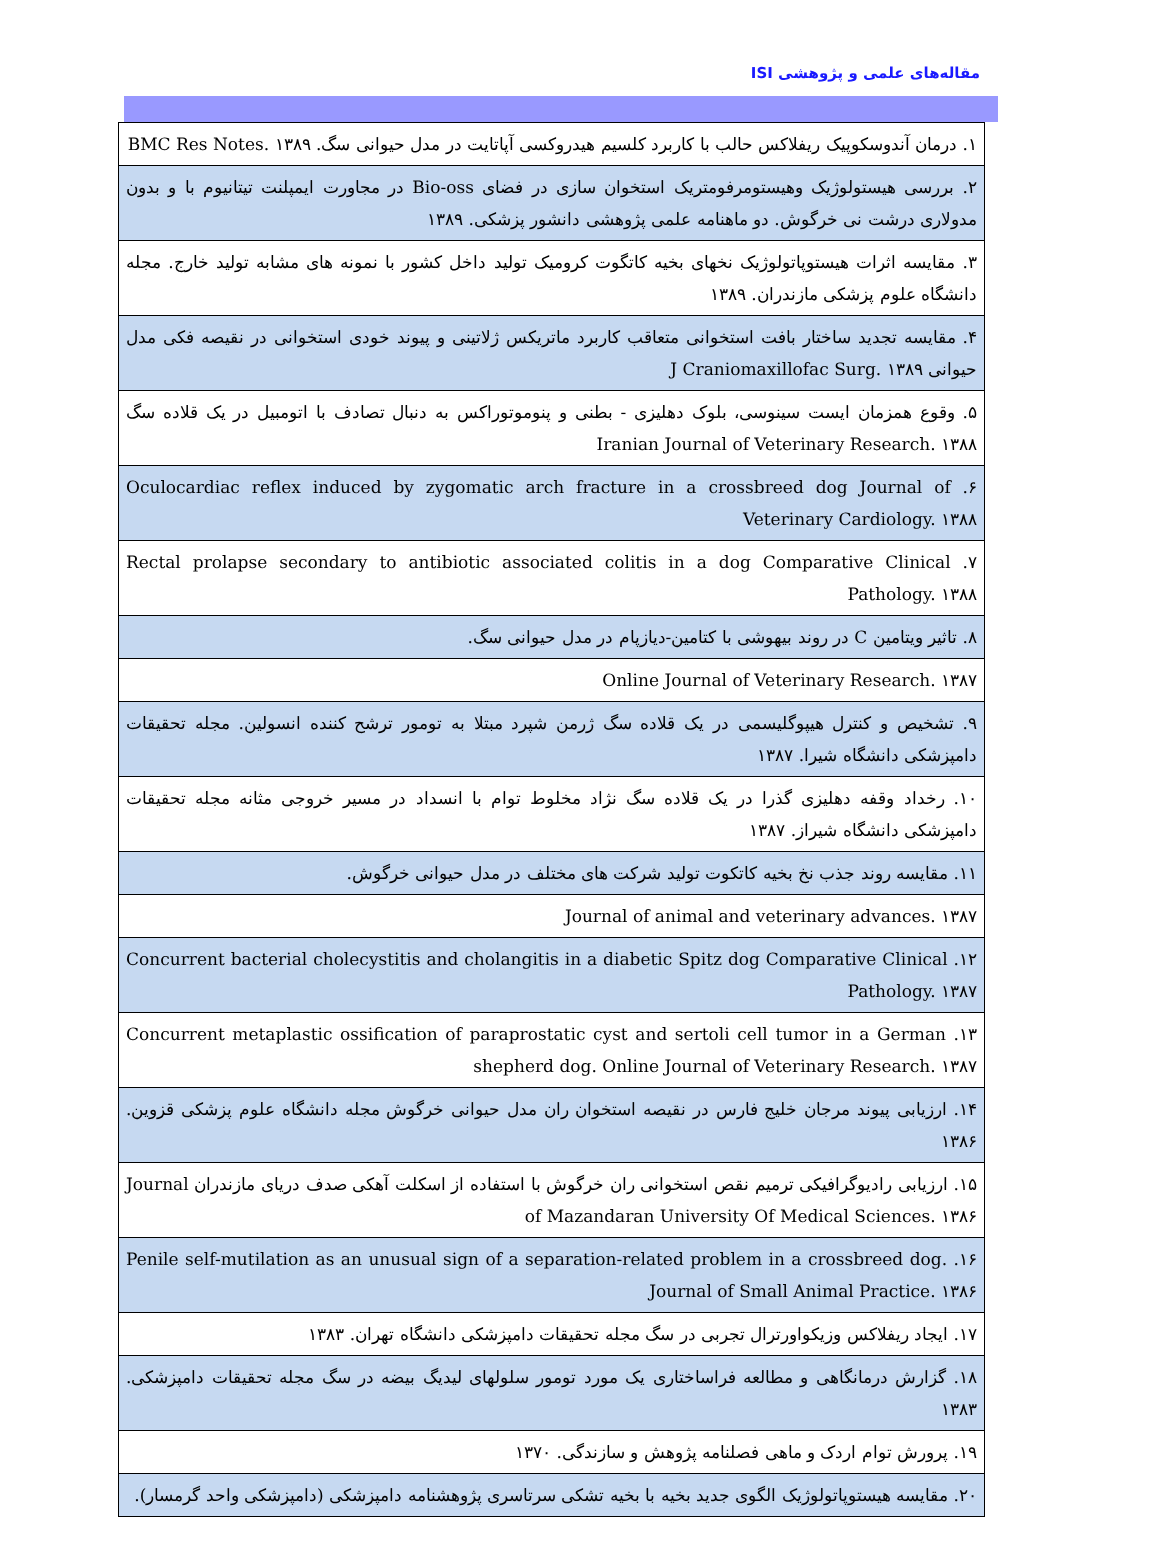مقاله‌های علمی و پژوهشی ISI
| ۱. درمان آندوسکوپیک ریفلاکس حالب با کاربرد کلسیم هیدروکسی آپاتایت در مدل حیوانی سگ. BMC Res Notes. ۱۳۸۹ |
| ۲. بررسی هیستولوژیک وهیستومرفومتریک استخوان سازی در فضای Bio-oss در مجاورت ایمپلنت تیتانیوم با و بدون مدولاری درشت نی خرگوش. دو ماهنامه علمی پژوهشی دانشور پزشکی. ۱۳۸۹ |
| ۳. مقایسه اثرات هیستوپاتولوژیک نخهای بخیه کاتگوت کرومیک تولید داخل کشور با نمونه های مشابه تولید خارج. مجله دانشگاه علوم پزشکی مازندران. ۱۳۸۹ |
| ۴. مقایسه تجدید ساختار بافت استخوانی متعاقب کاربرد ماتریکس ژلاتینی و پیوند خودی استخوانی در نقیصه فکی مدل حیوانی J Craniomaxillofac Surg. ۱۳۸۹ |
| ۵. وقوع همزمان ایست سینوسی، بلوک دهلیزی - بطنی و پنوموتوراکس به دنبال تصادف با اتومبیل در یک قلاده سگ Iranian Journal of Veterinary Research. ۱۳۸۸ |
| ۶. Oculocardiac reflex induced by zygomatic arch fracture in a crossbreed dog Journal of Veterinary Cardiology. ۱۳۸۸ |
| ۷. Rectal prolapse secondary to antibiotic associated colitis in a dog Comparative Clinical Pathology. ۱۳۸۸ |
| ۸. تاثیر ویتامین C در روند بیهوشی با کتامین-دیازپام در مدل حیوانی سگ. |
| Online Journal of Veterinary Research. ۱۳۸۷ |
| ۹. تشخیص و کنترل هیپوگلیسمی در یک قلاده سگ ژرمن شپرد مبتلا به تومور ترشح کننده انسولین. مجله تحقیقات دامپزشکی دانشگاه شیرا. ۱۳۸۷ |
| ۱۰. رخداد وقفه دهلیزی گذرا در یک قلاده سگ نژاد مخلوط توام با انسداد در مسیر خروجی مثانه مجله تحقیقات دامپزشکی دانشگاه شیراز. ۱۳۸۷ |
| ۱۱. مقایسه روند جذب نخ بخیه کاتکوت تولید شرکت های مختلف در مدل حیوانی خرگوش. |
| Journal of animal and veterinary advances. ۱۳۸۷ |
| ۱۲. Concurrent bacterial cholecystitis and cholangitis in a diabetic Spitz dog Comparative Clinical Pathology. ۱۳۸۷ |
| ۱۳. Concurrent metaplastic ossification of paraprostatic cyst and sertoli cell tumor in a German shepherd dog. Online Journal of Veterinary Research. ۱۳۸۷ |
| ۱۴. ارزیابی پیوند مرجان خلیج فارس در نقیصه استخوان ران مدل حیوانی خرگوش مجله دانشگاه علوم پزشکی قزوین. ۱۳۸۶ |
| ۱۵. ارزیابی رادیوگرافیکی ترمیم نقص استخوانی ران خرگوش با استفاده از اسکلت آهکی صدف دریای مازندران Journal of Mazandaran University Of Medical Sciences. ۱۳۸۶ |
| ۱۶. Penile self-mutilation as an unusual sign of a separation-related problem in a crossbreed dog. Journal of Small Animal Practice. ۱۳۸۶ |
| ۱۷. ایجاد ریفلاکس وزیکواورترال تجربی در سگ مجله تحقیقات دامپزشکی دانشگاه تهران. ۱۳۸۳ |
| ۱۸. گزارش درمانگاهی و مطالعه فراساختاری یک مورد تومور سلولهای لیدیگ بیضه در سگ مجله تحقیقات دامپزشکی. ۱۳۸۳ |
| ۱۹. پرورش توام اردک و ماهی فصلنامه پژوهش و سازندگی. ۱۳۷۰ |
| ۲۰. مقایسه هیستوپاتولوژیک الگوی جدید بخیه با بخیه تشکی سرتاسری پژوهشنامه دامپزشکی (دامپزشکی واحد گرمسار). |